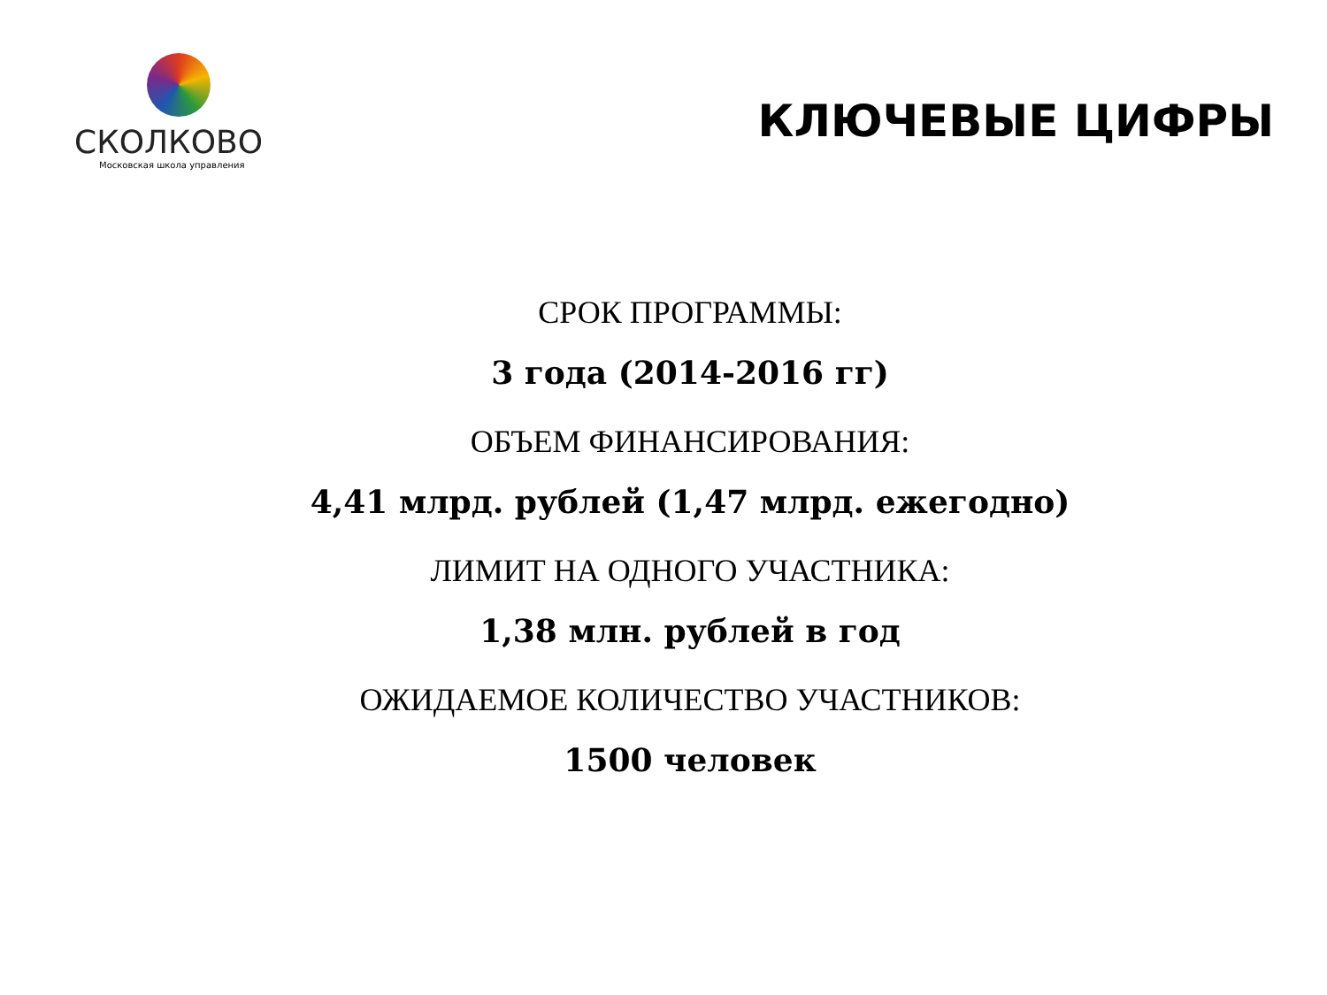СКОЛКОВО
Московская школа управления
КЛЮЧЕВЫЕ ЦИФРЫ
СРОК ПРОГРАММЫ:
3 года (2014-2016 гг)
ОБЪЕМ ФИНАНСИРОВАНИЯ:
4,41 млрд. рублей (1,47 млрд. ежегодно)
ЛИМИТ НА ОДНОГО УЧАСТНИКА:
1,38 млн. рублей в год
ОЖИДАЕМОЕ КОЛИЧЕСТВО УЧАСТНИКОВ:
1500 человек